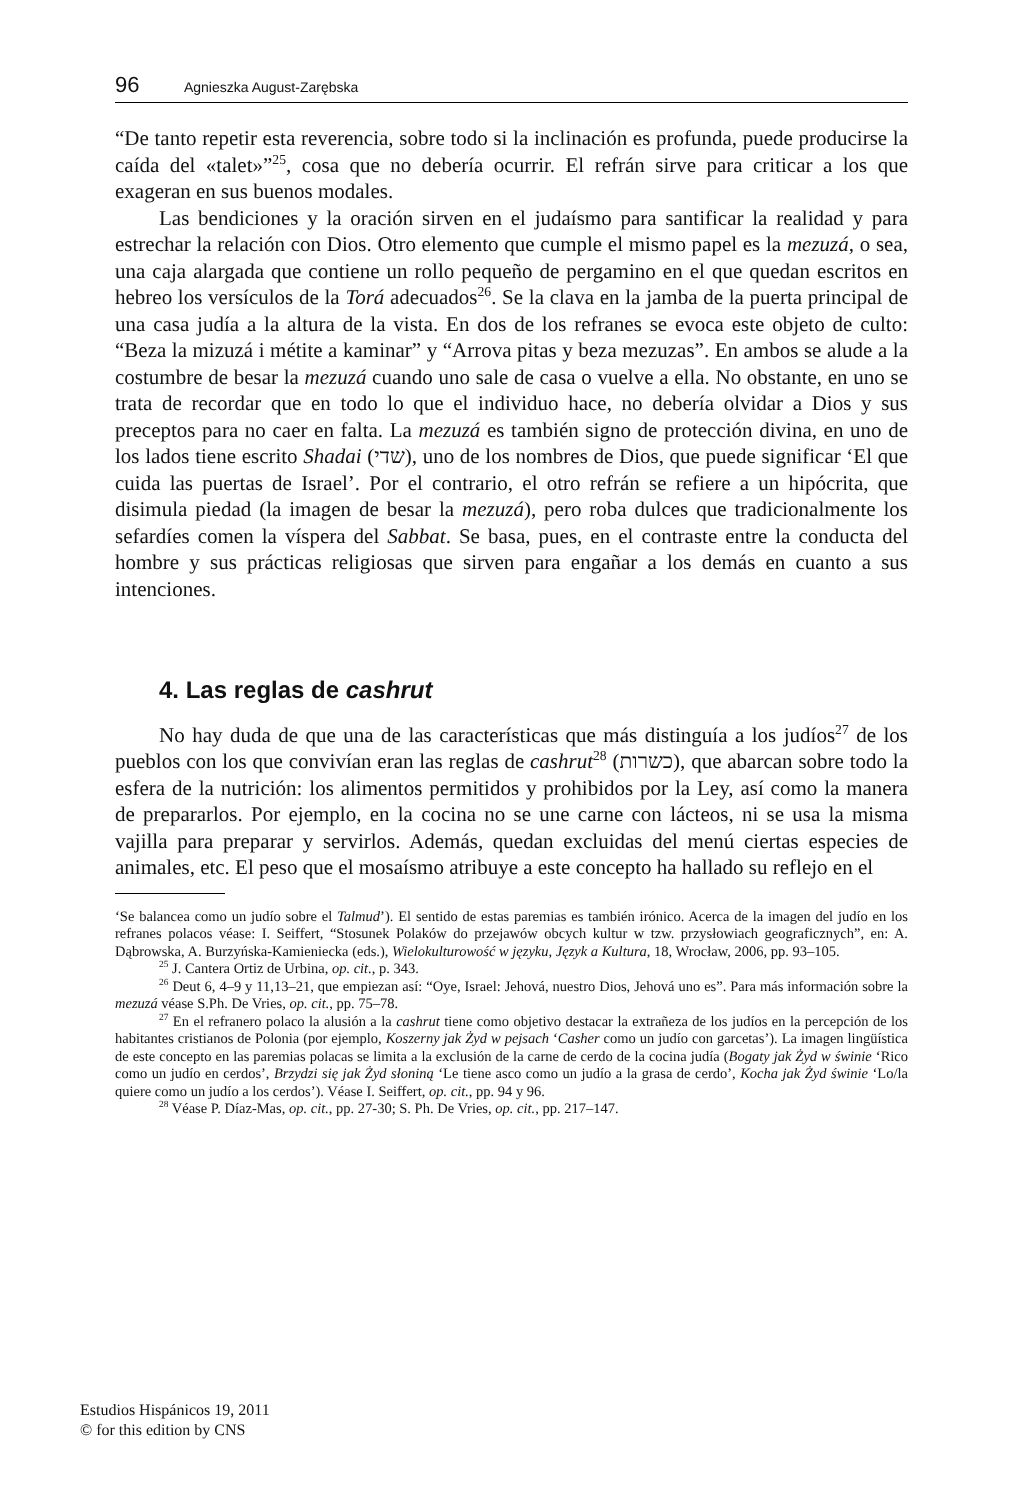96 Agnieszka August-Zarębska
“De tanto repetir esta reverencia, sobre todo si la inclinación es profunda, puede producirse la caída del «talet»”<sup>25</sup>, cosa que no debería ocurrir. El refrán sirve para criticar a los que exageran en sus buenos modales.
Las bendiciones y la oración sirven en el judaísmo para santificar la realidad y para estrechar la relación con Dios. Otro elemento que cumple el mismo papel es la mezuzá, o sea, una caja alargada que contiene un rollo pequeño de pergamino en el que quedan escritos en hebreo los versículos de la Torá adecuados<sup>26</sup>. Se la clava en la jamba de la puerta principal de una casa judía a la altura de la vista. En dos de los refranes se evoca este objeto de culto: “Beza la mizuzá i métite a kaminar” y “Arrova pitas y beza mezuzas”. En ambos se alude a la costumbre de besar la mezuzá cuando uno sale de casa o vuelve a ella. No obstante, en uno se trata de recordar que en todo lo que el individuo hace, no debería olvidar a Dios y sus preceptos para no caer en falta. La mezuzá es también signo de protección divina, en uno de los lados tiene escrito Shadai (שדי), uno de los nombres de Dios, que puede significar ‘El que cuida las puertas de Israel’. Por el contrario, el otro refrán se refiere a un hipócrita, que disimula piedad (la imagen de besar la mezuzá), pero roba dulces que tradicionalmente los sefardíes comen la víspera del Sabbat. Se basa, pues, en el contraste entre la conducta del hombre y sus prácticas religiosas que sirven para engañar a los demás en cuanto a sus intenciones.
4. Las reglas de cashrut
No hay duda de que una de las características que más distinguía a los judíos<sup>27</sup> de los pueblos con los que convivían eran las reglas de cashrut<sup>28</sup> (כשרות), que abarcan sobre todo la esfera de la nutrición: los alimentos permitidos y prohibidos por la Ley, así como la manera de prepararlos. Por ejemplo, en la cocina no se une carne con lácteos, ni se usa la misma vajilla para preparar y servirlos. Además, quedan excluidas del menú ciertas especies de animales, etc. El peso que el mosaísmo atribuye a este concepto ha hallado su reflejo en el
‘Se balancea como un judío sobre el Talmud’). El sentido de estas paremias es también irónico. Acerca de la imagen del judío en los refranes polacos véase: I. Seiffert, “Stosunek Polaków do przejawów obcych kultur w tzw. przysłowiach geograficznych”, en: A. Dąbrowska, A. Burzyńska-Kamieniecka (eds.), Wielokulturowość w języku, Język a Kultura, 18, Wrocław, 2006, pp. 93–105.
<sup>25</sup> J. Cantera Ortiz de Urbina, op. cit., p. 343.
<sup>26</sup> Deut 6, 4–9 y 11,13–21, que empiezan así: “Oye, Israel: Jehová, nuestro Dios, Jehová uno es”. Para más información sobre la mezuzá véase S.Ph. De Vries, op. cit., pp. 75–78.
<sup>27</sup> En el refranero polaco la alusión a la cashrut tiene como objetivo destacar la extrañeza de los judíos en la percepción de los habitantes cristianos de Polonia (por ejemplo, Koszerny jak Żyd w pejsach ‘Casher como un judío con garcetas’). La imagen lingüística de este concepto en las paremias polacas se limita a la exclusión de la carne de cerdo de la cocina judía (Bogaty jak Żyd w świnie ‘Rico como un judío en cerdos’, Brzydzi się jak Żyd słoniną ‘Le tiene asco como un judío a la grasa de cerdo’, Kocha jak Żyd świnie ‘Lo/la quiere como un judío a los cerdos’). Véase I. Seiffert, op. cit., pp. 94 y 96.
<sup>28</sup> Véase P. Díaz-Mas, op. cit., pp. 27-30; S. Ph. De Vries, op. cit., pp. 217–147.
Estudios Hispánicos 19, 2011
© for this edition by CNS